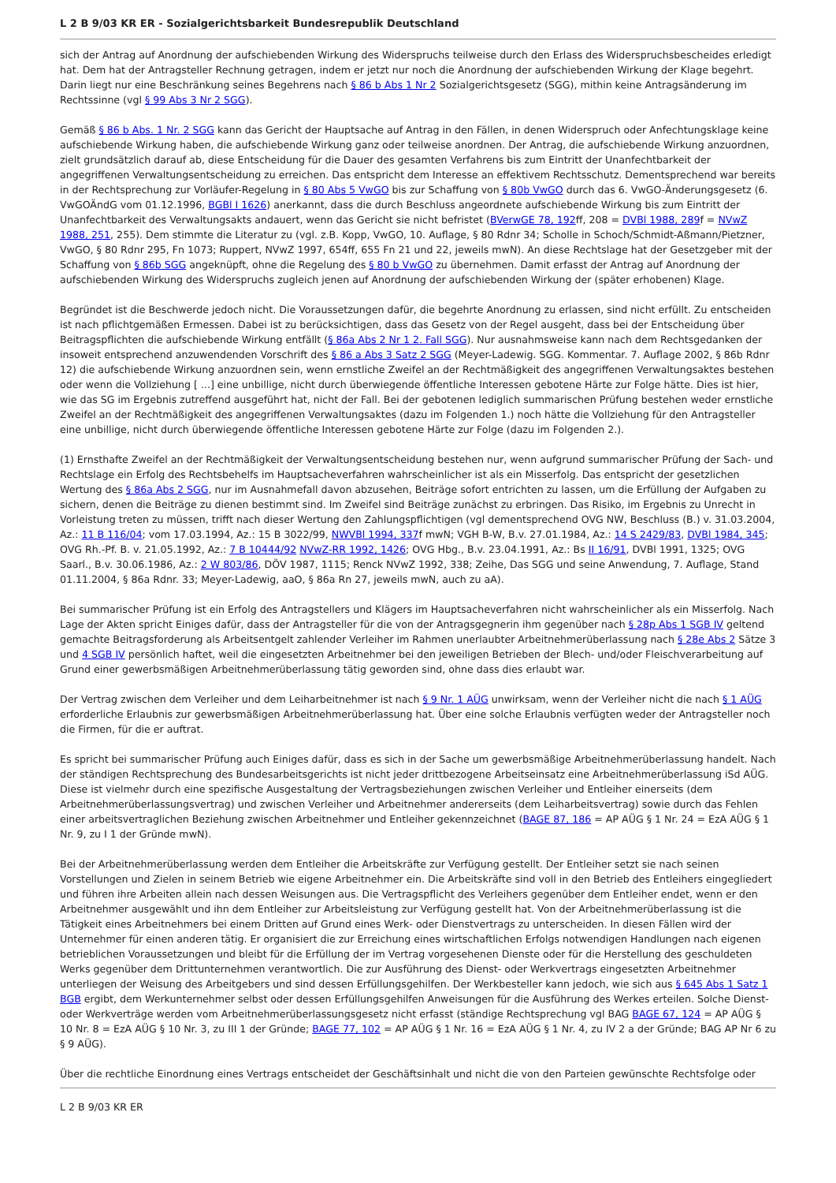L 2 B 9/03 KR ER - Sozialgerichtsbarkeit Bundesrepublik Deutschland
sich der Antrag auf Anordnung der aufschiebenden Wirkung des Widerspruchs teilweise durch den Erlass des Widerspruchsbescheides erledigt hat. Dem hat der Antragsteller Rechnung getragen, indem er jetzt nur noch die Anordnung der aufschiebenden Wirkung der Klage begehrt. Darin liegt nur eine Beschränkung seines Begehrens nach § 86 b Abs 1 Nr 2 Sozialgerichtsgesetz (SGG), mithin keine Antragsänderung im Rechtssinne (vgl § 99 Abs 3 Nr 2 SGG).
Gemäß § 86 b Abs. 1 Nr. 2 SGG kann das Gericht der Hauptsache auf Antrag in den Fällen, in denen Widerspruch oder Anfechtungsklage keine aufschiebende Wirkung haben, die aufschiebende Wirkung ganz oder teilweise anordnen. Der Antrag, die aufschiebende Wirkung anzuordnen, zielt grundsätzlich darauf ab, diese Entscheidung für die Dauer des gesamten Verfahrens bis zum Eintritt der Unanfechtbarkeit der angegriffenen Verwaltungsentscheidung zu erreichen. Das entspricht dem Interesse an effektivem Rechtsschutz. Dementsprechend war bereits in der Rechtsprechung zur Vorläufer-Regelung in § 80 Abs 5 VwGO bis zur Schaffung von § 80b VwGO durch das 6. VwGO-Änderungsgesetz (6. VwGOÄndG vom 01.12.1996, BGBl I 1626) anerkannt, dass die durch Beschluss angeordnete aufschiebende Wirkung bis zum Eintritt der Unanfechtbarkeit des Verwaltungsakts andauert, wenn das Gericht sie nicht befristet (BVerwGE 78, 192ff, 208 = DVBl 1988, 289f = NVwZ 1988, 251, 255). Dem stimmte die Literatur zu (vgl. z.B. Kopp, VwGO, 10. Auflage, § 80 Rdnr 34; Scholle in Schoch/Schmidt-Aßmann/Pietzner, VwGO, § 80 Rdnr 295, Fn 1073; Ruppert, NVwZ 1997, 654ff, 655 Fn 21 und 22, jeweils mwN). An diese Rechtslage hat der Gesetzgeber mit der Schaffung von § 86b SGG angeknüpft, ohne die Regelung des § 80 b VwGO zu übernehmen. Damit erfasst der Antrag auf Anordnung der aufschiebenden Wirkung des Widerspruchs zugleich jenen auf Anordnung der aufschiebenden Wirkung der (später erhobenen) Klage.
Begründet ist die Beschwerde jedoch nicht. Die Voraussetzungen dafür, die begehrte Anordnung zu erlassen, sind nicht erfüllt. Zu entscheiden ist nach pflichtgemäßen Ermessen. Dabei ist zu berücksichtigen, dass das Gesetz von der Regel ausgeht, dass bei der Entscheidung über Beitragspflichten die aufschiebende Wirkung entfällt (§ 86a Abs 2 Nr 1 2. Fall SGG). Nur ausnahmsweise kann nach dem Rechtsgedanken der insoweit entsprechend anzuwendenden Vorschrift des § 86 a Abs 3 Satz 2 SGG (Meyer-Ladewig. SGG. Kommentar. 7. Auflage 2002, § 86b Rdnr 12) die aufschiebende Wirkung anzuordnen sein, wenn ernstliche Zweifel an der Rechtmäßigkeit des angegriffenen Verwaltungsaktes bestehen oder wenn die Vollziehung [ ...] eine unbillige, nicht durch überwiegende öffentliche Interessen gebotene Härte zur Folge hätte. Dies ist hier, wie das SG im Ergebnis zutreffend ausgeführt hat, nicht der Fall. Bei der gebotenen lediglich summarischen Prüfung bestehen weder ernstliche Zweifel an der Rechtmäßigkeit des angegriffenen Verwaltungsaktes (dazu im Folgenden 1.) noch hätte die Vollziehung für den Antragsteller eine unbillige, nicht durch überwiegende öffentliche Interessen gebotene Härte zur Folge (dazu im Folgenden 2.).
(1) Ernsthafte Zweifel an der Rechtmäßigkeit der Verwaltungsentscheidung bestehen nur, wenn aufgrund summarischer Prüfung der Sach- und Rechtslage ein Erfolg des Rechtsbehelfs im Hauptsacheverfahren wahrscheinlicher ist als ein Misserfolg. Das entspricht der gesetzlichen Wertung des § 86a Abs 2 SGG, nur im Ausnahmefall davon abzusehen, Beiträge sofort entrichten zu lassen, um die Erfüllung der Aufgaben zu sichern, denen die Beiträge zu dienen bestimmt sind. Im Zweifel sind Beiträge zunächst zu erbringen. Das Risiko, im Ergebnis zu Unrecht in Vorleistung treten zu müssen, trifft nach dieser Wertung den Zahlungspflichtigen (vgl dementsprechend OVG NW, Beschluss (B.) v. 31.03.2004, Az.: 11 B 116/04; vom 17.03.1994, Az.: 15 B 3022/99, NWVBl 1994, 337f mwN; VGH B-W, B.v. 27.01.1984, Az.: 14 S 2429/83, DVBl 1984, 345; OVG Rh.-Pf. B. v. 21.05.1992, Az.: 7 B 10444/92 NVwZ-RR 1992, 1426; OVG Hbg., B.v. 23.04.1991, Az.: Bs II 16/91, DVBl 1991, 1325; OVG Saarl., B.v. 30.06.1986, Az.: 2 W 803/86, DÖV 1987, 1115; Renck NVwZ 1992, 338; Zeihe, Das SGG und seine Anwendung, 7. Auflage, Stand 01.11.2004, § 86a Rdnr. 33; Meyer-Ladewig, aaO, § 86a Rn 27, jeweils mwN, auch zu aA).
Bei summarischer Prüfung ist ein Erfolg des Antragstellers und Klägers im Hauptsacheverfahren nicht wahrscheinlicher als ein Misserfolg. Nach Lage der Akten spricht Einiges dafür, dass der Antragsteller für die von der Antragsgegnerin ihm gegenüber nach § 28p Abs 1 SGB IV geltend gemachte Beitragsforderung als Arbeitsentgelt zahlender Verleiher im Rahmen unerlaubter Arbeitnehmerüberlassung nach § 28e Abs 2 Sätze 3 und 4 SGB IV persönlich haftet, weil die eingesetzten Arbeitnehmer bei den jeweiligen Betrieben der Blech- und/oder Fleischverarbeitung auf Grund einer gewerbsmäßigen Arbeitnehmerüberlassung tätig geworden sind, ohne dass dies erlaubt war.
Der Vertrag zwischen dem Verleiher und dem Leiharbeitnehmer ist nach § 9 Nr. 1 AÜG unwirksam, wenn der Verleiher nicht die nach § 1 AÜG erforderliche Erlaubnis zur gewerbsmäßigen Arbeitnehmerüberlassung hat. Über eine solche Erlaubnis verfügten weder der Antragsteller noch die Firmen, für die er auftrat.
Es spricht bei summarischer Prüfung auch Einiges dafür, dass es sich in der Sache um gewerbsmäßige Arbeitnehmerüberlassung handelt. Nach der ständigen Rechtsprechung des Bundesarbeitsgerichts ist nicht jeder drittbezogene Arbeitseinsatz eine Arbeitnehmerüberlassung iSd AÜG. Diese ist vielmehr durch eine spezifische Ausgestaltung der Vertragsbeziehungen zwischen Verleiher und Entleiher einerseits (dem Arbeitnehmerüberlassungsvertrag) und zwischen Verleiher und Arbeitnehmer andererseits (dem Leiharbeitsvertrag) sowie durch das Fehlen einer arbeitsvertraglichen Beziehung zwischen Arbeitnehmer und Entleiher gekennzeichnet (BAGE 87, 186 = AP AÜG § 1 Nr. 24 = EzA AÜG § 1 Nr. 9, zu I 1 der Gründe mwN).
Bei der Arbeitnehmerüberlassung werden dem Entleiher die Arbeitskräfte zur Verfügung gestellt. Der Entleiher setzt sie nach seinen Vorstellungen und Zielen in seinem Betrieb wie eigene Arbeitnehmer ein. Die Arbeitskräfte sind voll in den Betrieb des Entleihers eingegliedert und führen ihre Arbeiten allein nach dessen Weisungen aus. Die Vertragspflicht des Verleihers gegenüber dem Entleiher endet, wenn er den Arbeitnehmer ausgewählt und ihn dem Entleiher zur Arbeitsleistung zur Verfügung gestellt hat. Von der Arbeitnehmerüberlassung ist die Tätigkeit eines Arbeitnehmers bei einem Dritten auf Grund eines Werk- oder Dienstvertrags zu unterscheiden. In diesen Fällen wird der Unternehmer für einen anderen tätig. Er organisiert die zur Erreichung eines wirtschaftlichen Erfolgs notwendigen Handlungen nach eigenen betrieblichen Voraussetzungen und bleibt für die Erfüllung der im Vertrag vorgesehenen Dienste oder für die Herstellung des geschuldeten Werks gegenüber dem Drittunternehmen verantwortlich. Die zur Ausführung des Dienst- oder Werkvertrags eingesetzten Arbeitnehmer unterliegen der Weisung des Arbeitgebers und sind dessen Erfüllungsgehilfen. Der Werkbesteller kann jedoch, wie sich aus § 645 Abs 1 Satz 1 BGB ergibt, dem Werkunternehmer selbst oder dessen Erfüllungsgehilfen Anweisungen für die Ausführung des Werkes erteilen. Solche Dienst- oder Werkverträge werden vom Arbeitnehmerüberlassungsgesetz nicht erfasst (ständige Rechtsprechung vgl BAG BAGE 67, 124 = AP AÜG § 10 Nr. 8 = EzA AÜG § 10 Nr. 3, zu III 1 der Gründe; BAGE 77, 102 = AP AÜG § 1 Nr. 16 = EzA AÜG § 1 Nr. 4, zu IV 2 a der Gründe; BAG AP Nr 6 zu § 9 AÜG).
Über die rechtliche Einordnung eines Vertrags entscheidet der Geschäftsinhalt und nicht die von den Parteien gewünschte Rechtsfolge oder
L 2 B 9/03 KR ER